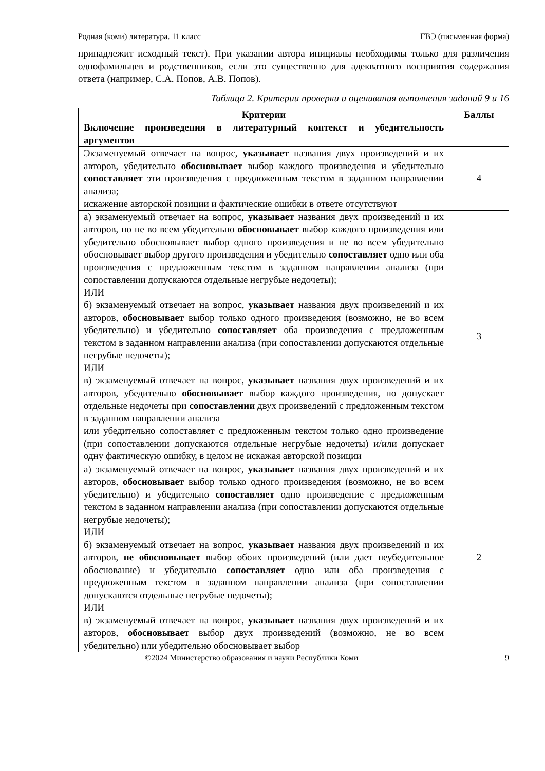Родная (коми) литература. 11 класс ГВЭ (письменная форма)
принадлежит исходный текст). При указании автора инициалы необходимы только для различения однофамильцев и родственников, если это существенно для адекватного восприятия содержания ответа (например, С.А. Попов, А.В. Попов).
Таблица 2. Критерии проверки и оценивания выполнения заданий 9 и 16
| Критерии | Баллы |
| --- | --- |
| Включение произведения в литературный контекст и убедительность аргументов | |
| Экзаменуемый отвечает на вопрос, указывает названия двух произведений и их авторов, убедительно обосновывает выбор каждого произведения и убедительно сопоставляет эти произведения с предложенным текстом в заданном направлении анализа; искажение авторской позиции и фактические ошибки в ответе отсутствуют | 4 |
| а) экзаменуемый отвечает на вопрос, указывает названия двух произведений и их авторов, но не во всем убедительно обосновывает выбор каждого произведения или убедительно обосновывает выбор одного произведения и не во всем убедительно обосновывает выбор другого произведения и убедительно сопоставляет одно или оба произведения с предложенным текстом в заданном направлении анализа (при сопоставлении допускаются отдельные негрубые недочеты); ИЛИ б) экзаменуемый отвечает на вопрос, указывает названия двух произведений и их авторов, обосновывает выбор только одного произведения (возможно, не во всем убедительно) и убедительно сопоставляет оба произведения с предложенным текстом в заданном направлении анализа (при сопоставлении допускаются отдельные негрубые недочеты); ИЛИ в) экзаменуемый отвечает на вопрос, указывает названия двух произведений и их авторов, убедительно обосновывает выбор каждого произведения, но допускает отдельные недочеты при сопоставлении двух произведений с предложенным текстом в заданном направлении анализа или убедительно сопоставляет с предложенным текстом только одно произведение (при сопоставлении допускаются отдельные негрубые недочеты) и/или допускает одну фактическую ошибку, в целом не искажая авторской позиции | 3 |
| а) экзаменуемый отвечает на вопрос, указывает названия двух произведений и их авторов, обосновывает выбор только одного произведения (возможно, не во всем убедительно) и убедительно сопоставляет одно произведение с предложенным текстом в заданном направлении анализа (при сопоставлении допускаются отдельные негрубые недочеты); ИЛИ б) экзаменуемый отвечает на вопрос, указывает названия двух произведений и их авторов, не обосновывает выбор обоих произведений (или дает неубедительное обоснование) и убедительно сопоставляет одно или оба произведения с предложенным текстом в заданном направлении анализа (при сопоставлении допускаются отдельные негрубые недочеты); ИЛИ в) экзаменуемый отвечает на вопрос, указывает названия двух произведений и их авторов, обосновывает выбор двух произведений (возможно, не во всем убедительно) или убедительно обосновывает выбор | 2 |
©2024 Министерство образования и науки Республики Коми 9